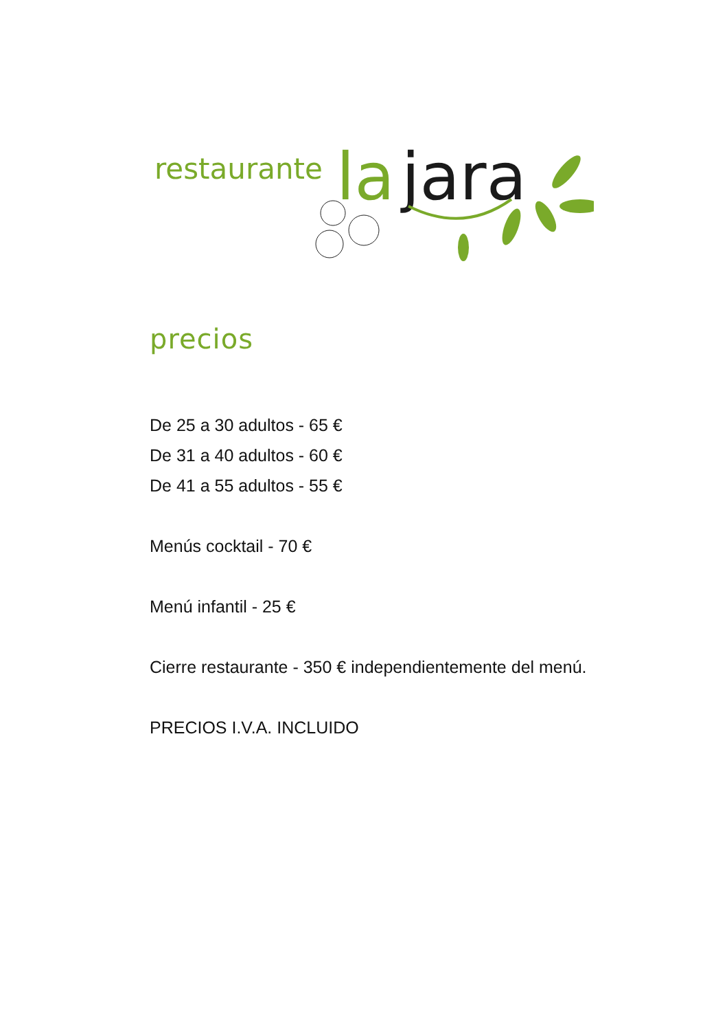restaurante
la
jara
precios
De 25 a 30 adultos - 65 €
De 31 a 40 adultos - 60 €
De 41 a 55 adultos - 55 €
Menús cocktail - 70 €
Menú infantil - 25 €
Cierre restaurante - 350 € independientemente del menú.
PRECIOS I.V.A. INCLUIDO